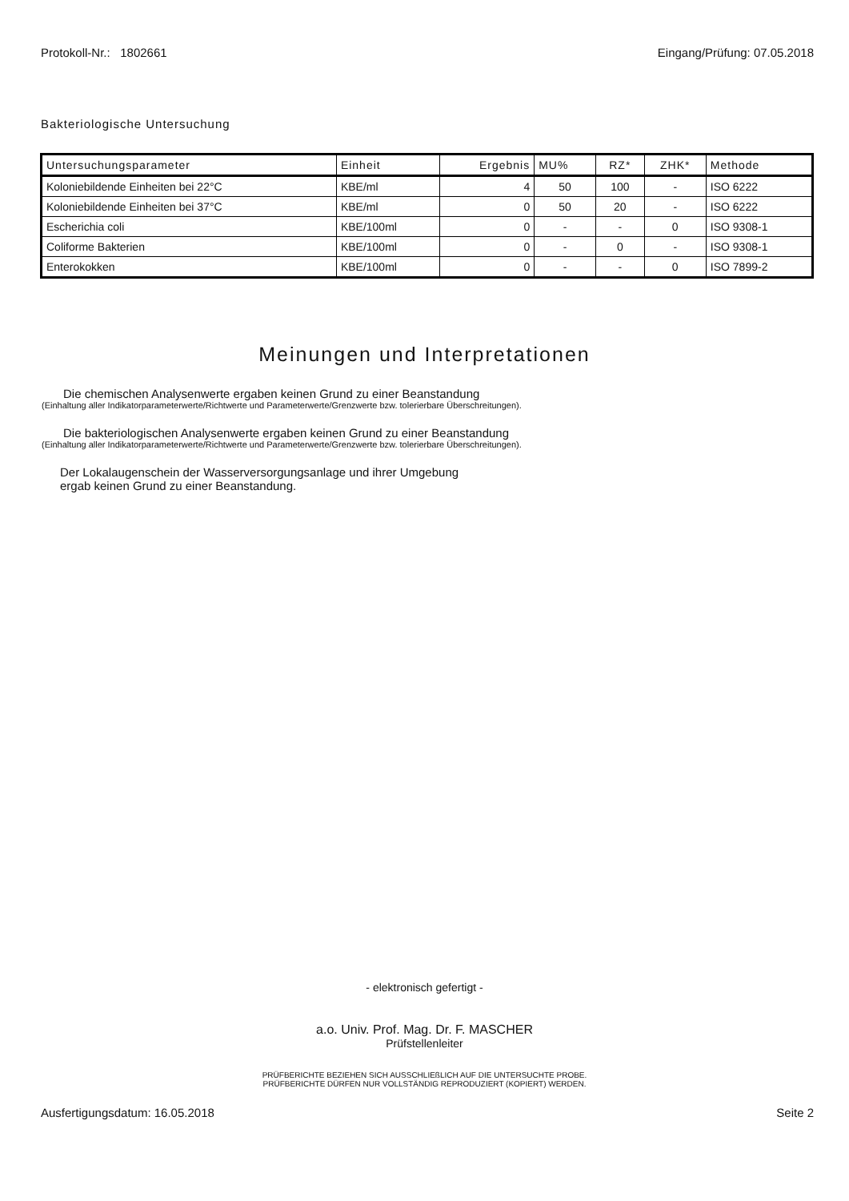Protokoll-Nr.: 1802661 Eingang/Prüfung: 07.05.2018
Bakteriologische Untersuchung
| Untersuchungsparameter | Einheit | Ergebnis | MU% | RZ* | ZHK* | Methode |
| --- | --- | --- | --- | --- | --- | --- |
| Koloniebildende Einheiten bei 22°C | KBE/ml | 4 | 50 | 100 | - | ISO 6222 |
| Koloniebildende Einheiten bei 37°C | KBE/ml | 0 | 50 | 20 | - | ISO 6222 |
| Escherichia coli | KBE/100ml | 0 | - | - | 0 | ISO 9308-1 |
| Coliforme Bakterien | KBE/100ml | 0 | - | 0 | - | ISO 9308-1 |
| Enterokokken | KBE/100ml | 0 | - | - | 0 | ISO 7899-2 |
Meinungen und Interpretationen
Die chemischen Analysenwerte ergaben keinen Grund zu einer Beanstandung
(Einhaltung aller Indikatorparameterwerte/Richtwerte und Parameterwerte/Grenzwerte bzw. tolerierbare Überschreitungen).
Die bakteriologischen Analysenwerte ergaben keinen Grund zu einer Beanstandung
(Einhaltung aller Indikatorparameterwerte/Richtwerte und Parameterwerte/Grenzwerte bzw. tolerierbare Überschreitungen).
Der Lokalaugenschein der Wasserversorgungsanlage und ihrer Umgebung
ergab keinen Grund zu einer Beanstandung.
- elektronisch gefertigt -
a.o. Univ. Prof. Mag. Dr. F. MASCHER
Prüfstellenleiter
PRÜFBERICHTE BEZIEHEN SICH AUSSCHLIEßLICH AUF DIE UNTERSUCHTE PROBE.
PRÜFBERICHTE DÜRFEN NUR VOLLSTÄNDIG REPRODUZIERT (KOPIERT) WERDEN.
Ausfertigungsdatum: 16.05.2018 Seite 2